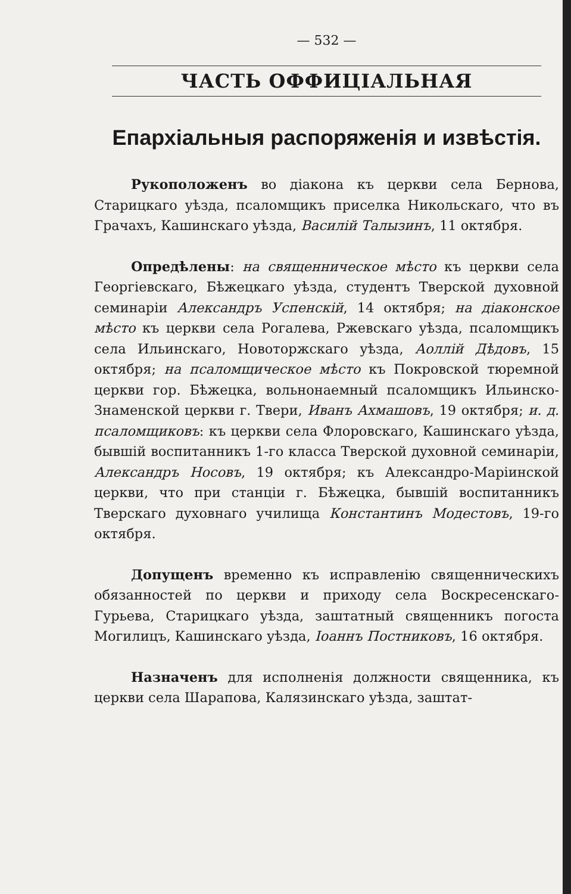— 532 —
ЧАСТЬ ОФФИЦІАЛЬНАЯ
Епархіальныя распоряженія и извѣстія.
Рукоположенъ во діакона къ церкви села Бернова, Старицкаго уѣзда, псаломщикъ приселка Никольскаго, что въ Грачахъ, Кашинскаго уѣзда, Василій Талызинъ, 11 октября.
Опредѣлены: на священническое мѣсто къ церкви села Георгіевскаго, Бѣжецкаго уѣзда, студентъ Тверской духовной семинаріи Александръ Успенскій, 14 октября; на діаконское мѣсто къ церкви села Рогалева, Ржевскаго уѣзда, псаломщикъ села Ильинскаго, Новоторжскаго уѣзда, Аоллій Дѣдовъ, 15 октября; на псаломщическое мѣсто къ Покровской тюремной церкви гор. Бѣжецка, вольнонаемный псаломщикъ Ильинско-Знаменской церкви г. Твери, Иванъ Ахмашовъ, 19 октября; и. д. псаломщиковъ: къ церкви села Флоровскаго, Кашинскаго уѣзда, бывшій воспитанникъ 1-го класса Тверской духовной семинаріи, Александръ Носовъ, 19 октября; къ Александро-Маріинской церкви, что при станціи г. Бѣжецка, бывшій воспитанникъ Тверскаго духовнаго училища Константинъ Модестовъ, 19-го октября.
Допущенъ временно къ исправленію священническихъ обязанностей по церкви и приходу села Воскресенскаго-Гурьева, Старицкаго уѣзда, заштатный священникъ погоста Могилицъ, Кашинскаго уѣзда, Іоаннъ Постниковъ, 16 октября.
Назначенъ для исполненія должности священника, къ церкви села Шарапова, Калязинскаго уѣзда, заштат-